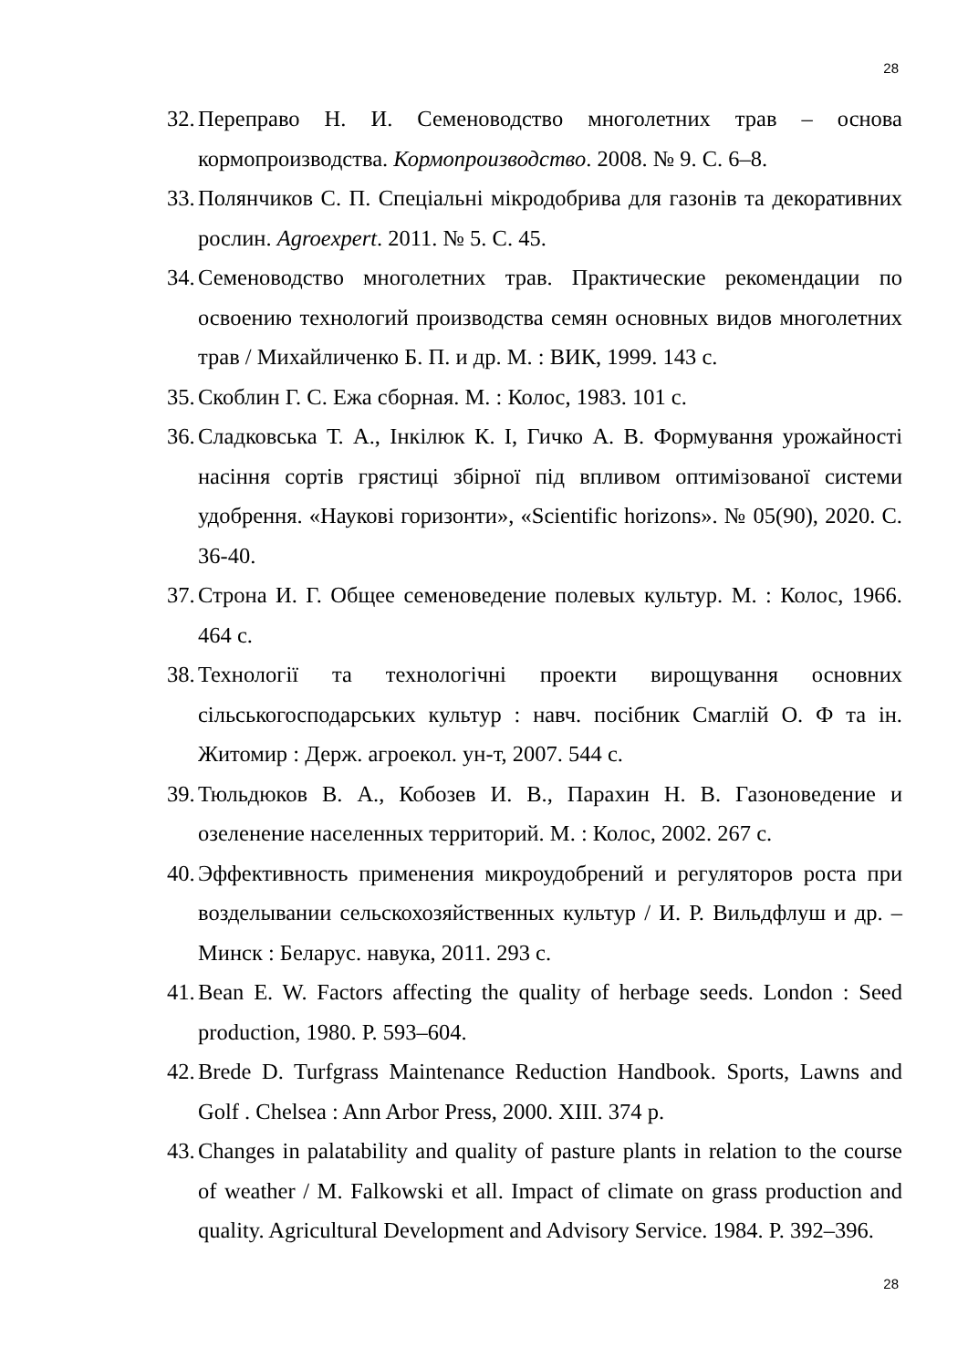28
32. Переправо Н. И. Семеноводство многолетних трав – основа кормопроизводства. Кормопроизводство. 2008. № 9. С. 6–8.
33. Полянчиков С. П. Спеціальні мікродобрива для газонів та декоративних рослин. Agroexpert. 2011. № 5. С. 45.
34. Семеноводство многолетних трав. Практические рекомендации по освоению технологий производства семян основных видов многолетних трав / Михайличенко Б. П. и др. М. : ВИК, 1999. 143 с.
35. Скоблин Г. С. Ежа сборная. М. : Колос, 1983. 101 с.
36. Сладковська Т. А., Інкілюк К. І, Гичко А. В. Формування урожайності насіння сортів грястиці збірної під впливом оптимізованої системи удобрення. «Наукові горизонти», «Scientific horizons». № 05(90), 2020. С. 36-40.
37. Строна И. Г. Общее семеноведение полевых культур. М. : Колос, 1966. 464 с.
38. Технології та технологічні проекти вирощування основних сільськогосподарських культур : навч. посібник Смаглій О. Ф та ін. Житомир : Держ. агроекол. ун-т, 2007. 544 с.
39. Тюльдюков В. А., Кобозев И. В., Парахин Н. В. Газоноведение и озеленение населенных территорий. М. : Колос, 2002. 267 с.
40. Эффективность применения микроудобрений и регуляторов роста при возделывании сельскохозяйственных культур / И. Р. Вильдфлуш и др. – Минск : Беларус. навука, 2011. 293 с.
41. Bean E. W. Factors affecting the quality of herbage seeds. London : Seed production, 1980. P. 593–604.
42. Brede D. Turfgrass Maintenance Reduction Handbook. Sports, Lawns and Golf . Chelsea : Ann Arbor Press, 2000. XIII. 374 p.
43. Changes in palatability and quality of pasture plants in relation to the course of weather / M. Falkowski et all. Impact of climate on grass production and quality. Agricultural Development and Advisory Service. 1984. P. 392–396.
28